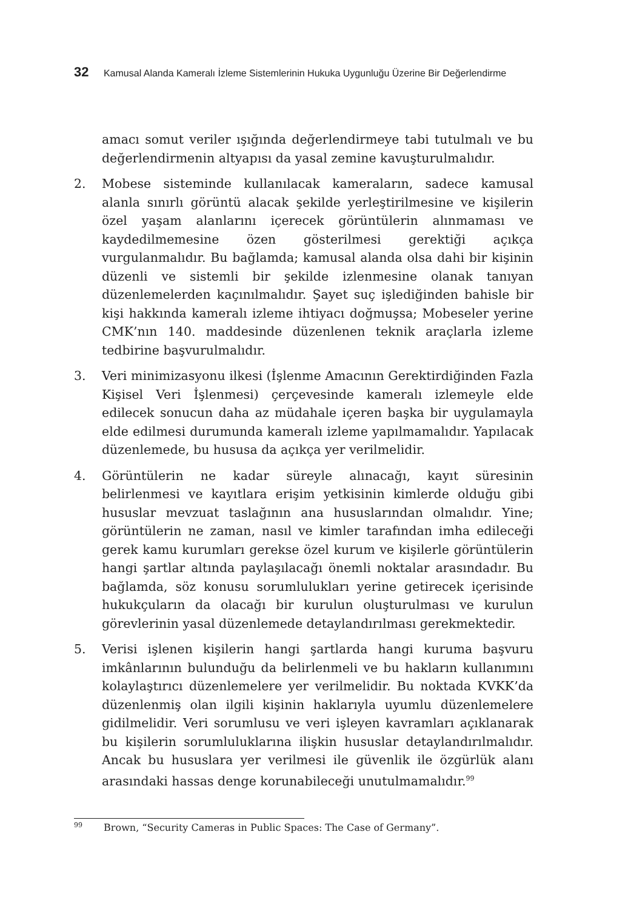32 Kamusal Alanda Kameralı İzleme Sistemlerinin Hukuka Uygunluğu Üzerine Bir Değerlendirme
amacı somut veriler ışığında değerlendirmeye tabi tutulmalı ve bu değerlendirmenin altyapısı da yasal zemine kavuşturulmalıdır.
2. Mobese sisteminde kullanılacak kameraların, sadece kamusal alanla sınırlı görüntü alacak şekilde yerleştirilmesine ve kişilerin özel yaşam alanlarını içerecek görüntülerin alınmaması ve kaydedilmemesine özen gösterilmesi gerektiği açıkça vurgulanmalıdır. Bu bağlamda; kamusal alanda olsa dahi bir kişinin düzenli ve sistemli bir şekilde izlenmesine olanak tanıyan düzenlemelerden kaçınılmalıdır. Şayet suç işlediğinden bahisle bir kişi hakkında kameralı izleme ihtiyacı doğmuşsa; Mobeseler yerine CMK’nın 140. maddesinde düzenlenen teknik araçlarla izleme tedbirine başvurulmalıdır.
3. Veri minimizasyonu ilkesi (İşlenme Amacının Gerektirdiğinden Fazla Kişisel Veri İşlenmesi) çerçevesinde kameralı izlemeyle elde edilecek sonucun daha az müdahale içeren başka bir uygulamayla elde edilmesi durumunda kameralı izleme yapılmamalıdır. Yapılacak düzenlemede, bu hususa da açıkça yer verilmelidir.
4. Görüntülerin ne kadar süreyle alınacağı, kayıt süresinin belirlenmesi ve kayıtlara erişim yetkisinin kimlerde olduğu gibi hususlar mevzuat taslağının ana hususlarından olmalıdır. Yine; görüntülerin ne zaman, nasıl ve kimler tarafından imha edileceği gerek kamu kurumları gerekse özel kurum ve kişilerle görüntülerin hangi şartlar altında paylaşılacağı önemli noktalar arasındadır. Bu bağlamda, söz konusu sorumlulukları yerine getirecek içerisinde hukukçuların da olacağı bir kurulun oluşturulması ve kurulun görevlerinin yasal düzenlemede detaylandırılması gerekmektedir.
5. Verisi işlenen kişilerin hangi şartlarda hangi kuruma başvuru imkânlarının bulunduğu da belirlenmeli ve bu hakların kullanımını kolaylaştırıcı düzenlemelere yer verilmelidir. Bu noktada KVKK’da düzenlenmiş olan ilgili kişinin haklarıyla uyumlu düzenlemelere gidilmelidir. Veri sorumlusu ve veri işleyen kavramları açıklanarak bu kişilerin sorumluluklarına ilişkin hususlar detaylandırılmalıdır. Ancak bu hususlara yer verilmesi ile güvenlik ile özgürlük alanı arasındaki hassas denge korunabileceği unutulmamalıdır.<sup>99</sup>
<sup>99</sup> Brown, “Security Cameras in Public Spaces: The Case of Germany”.